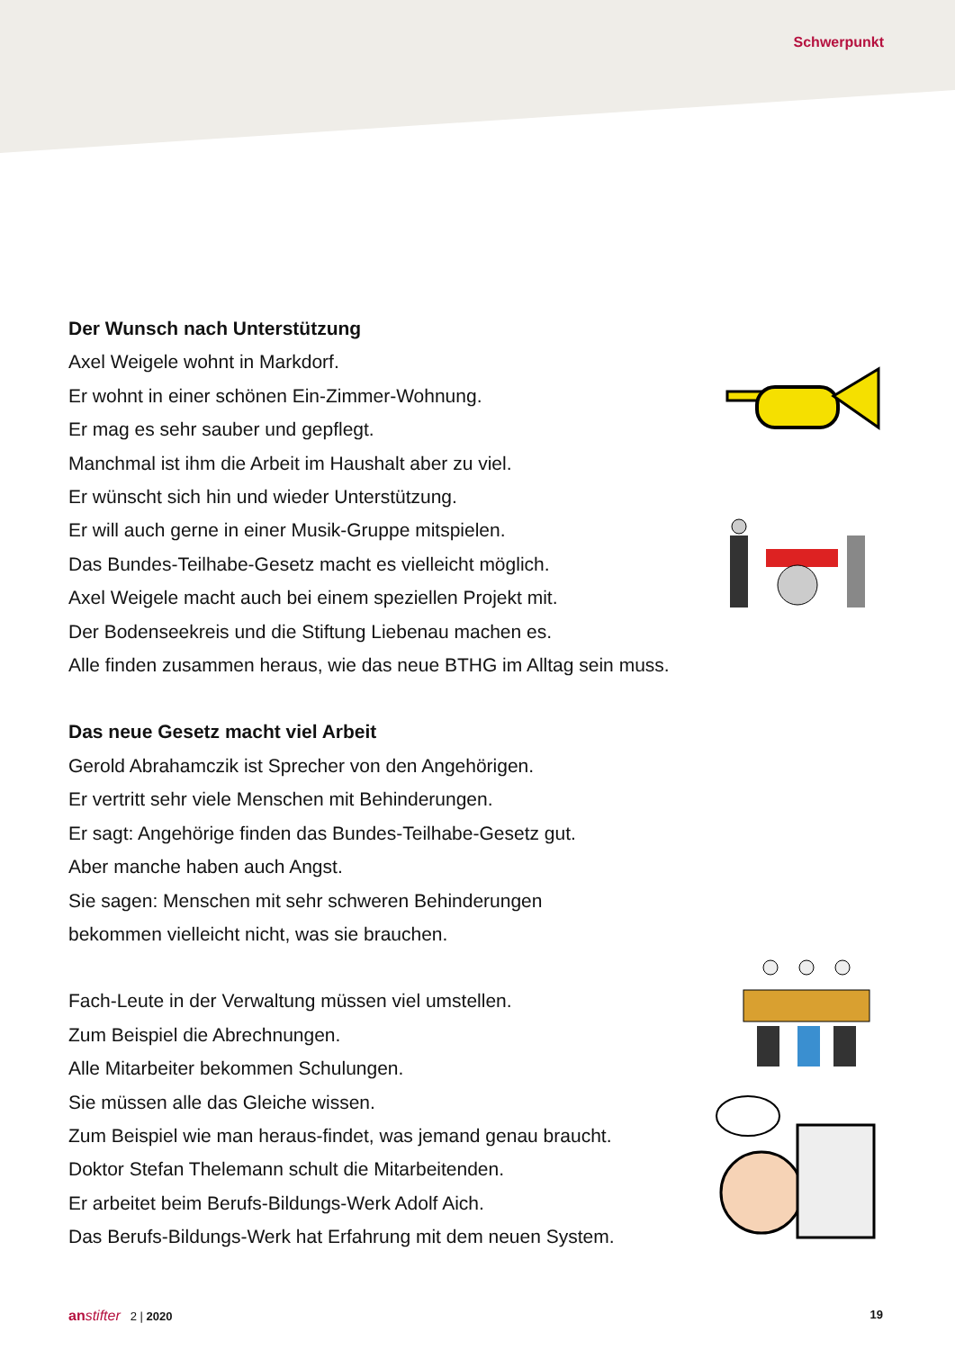Schwerpunkt
Der Wunsch nach Unterstützung
Axel Weigele wohnt in Markdorf.
Er wohnt in einer schönen Ein-Zimmer-Wohnung.
Er mag es sehr sauber und gepflegt.
Manchmal ist ihm die Arbeit im Haushalt aber zu viel.
Er wünscht sich hin und wieder Unterstützung.
Er will auch gerne in einer Musik-Gruppe mitspielen.
Das Bundes-Teilhabe-Gesetz macht es vielleicht möglich.
Axel Weigele macht auch bei einem speziellen Projekt mit.
Der Bodenseekreis und die Stiftung Liebenau machen es.
Alle finden zusammen heraus, wie das neue BTHG im Alltag sein muss.
Das neue Gesetz macht viel Arbeit
Gerold Abrahamczik ist Sprecher von den Angehörigen.
Er vertritt sehr viele Menschen mit Behinderungen.
Er sagt: Angehörige finden das Bundes-Teilhabe-Gesetz gut.
Aber manche haben auch Angst.
Sie sagen: Menschen mit sehr schweren Behinderungen
bekommen vielleicht nicht, was sie brauchen.
Fach-Leute in der Verwaltung müssen viel umstellen.
Zum Beispiel die Abrechnungen.
Alle Mitarbeiter bekommen Schulungen.
Sie müssen alle das Gleiche wissen.
Zum Beispiel wie man heraus-findet, was jemand genau braucht.
Doktor Stefan Thelemann schult die Mitarbeitenden.
Er arbeitet beim Berufs-Bildungs-Werk Adolf Aich.
Das Berufs-Bildungs-Werk hat Erfahrung mit dem neuen System.
anstifter 2 | 2020 19